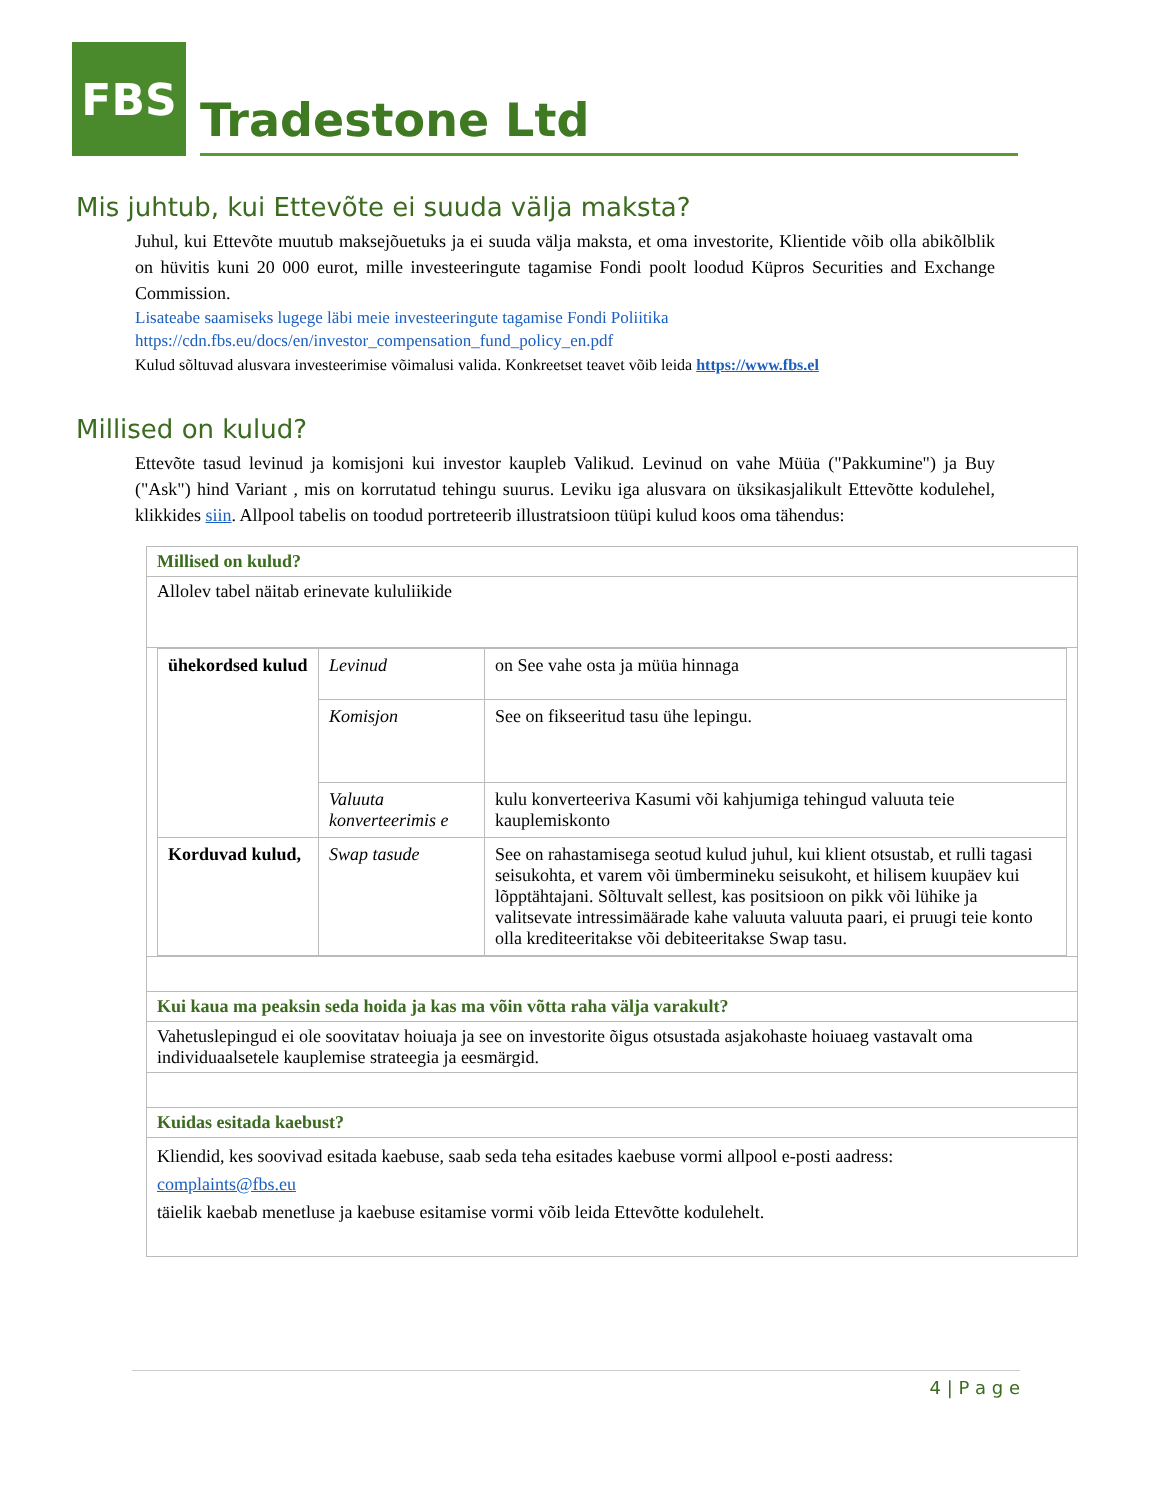FBS
Tradestone Ltd
Mis juhtub, kui Ettevõte ei suuda välja maksta?
Juhul, kui Ettevõte muutub maksejõuetuks ja ei suuda välja maksta, et oma investorite, Klientide võib olla abikõlblik on hüvitis kuni 20 000 eurot, mille investeeringute tagamise Fondi poolt loodud Küpros Securities and Exchange Commission.
Lisateabe saamiseks lugege läbi meie investeeringute tagamise Fondi Poliitika
https://cdn.fbs.eu/docs/en/investor_compensation_fund_policy_en.pdf
Kulud sõltuvad alusvara investeerimise võimalusi valida. Konkreetset teavet võib leida https://www.fbs.el
Millised on kulud?
Ettevõte tasud levinud ja komisjoni kui investor kaupleb Valikud. Levinud on vahe Müüa ("Pakkumine") ja Buy ("Ask") hind Variant , mis on korrutatud tehingu suurus. Leviku iga alusvara on üksikasjalikult Ettevõtte kodulehel, klikkides siin. Allpool tabelis on toodud portreteerib illustratsioon tüüpi kulud koos oma tähendus:
| Millised on kulud? |
| Allolev tabel näitab erinevate kululiikide |
| / ühekordsed kulud / Levinud / on See vahe osta ja müüa hinnaga / / / Komisjon / See on fikseeritud tasu ühe lepingu. / / / Valuuta konverteerimis e / kulu konverteeriva Kasumi või kahjumiga tehingud valuuta teie kauplemiskonto / / Korduvad kulud, / Swap tasude / See on rahastamisega seotud kulud juhul, kui klient otsustab, et rulli tagasi seisukohta, et varem või ümbermineku seisukoht, et hilisem kuupäev kui lõpptähtajani. Sõltuvalt sellest, kas positsioon on pikk või lühike ja valitsevate intressimäärade kahe valuuta valuuta paari, ei pruugi teie konto olla krediteeritakse või debiteeritakse Swap tasu. / |
| Kui kaua ma peaksin seda hoida ja kas ma võin võtta raha välja varakult? |
| Vahetuslepingud ei ole soovitatav hoiuaja ja see on investorite õigus otsustada asjakohaste hoiuaeg vastavalt oma individuaalsetele kauplemise strateegia ja eesmärgid. |
| Kuidas esitada kaebust? |
| Kliendid, kes soovivad esitada kaebuse, saab seda teha esitades kaebuse vormi allpool e-posti aadress: complaints@fbs.eu täielik kaebab menetluse ja kaebuse esitamise vormi võib leida Ettevõtte kodulehelt. |
4 | P a g e